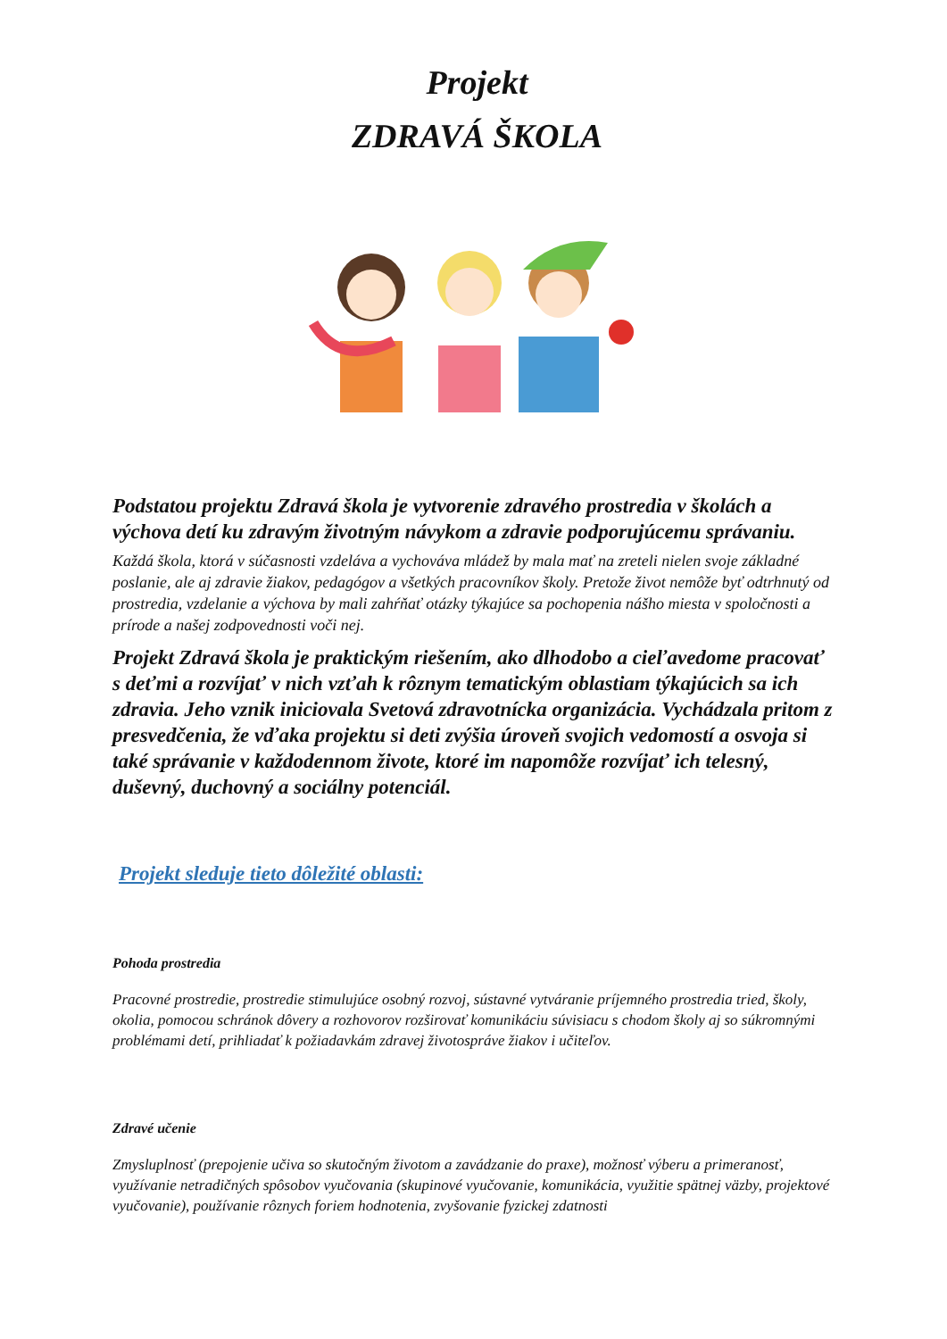Projekt
ZDRAVÁ ŠKOLA
Podstatou projektu Zdravá škola je vytvorenie zdravého prostredia v školách a výchova detí ku zdravým životným návykom a zdravie podporujúcemu správaniu.
Každá škola, ktorá v súčasnosti vzdeláva a vychováva mládež by mala mať na zreteli nielen svoje základné poslanie, ale aj zdravie žiakov, pedagógov a všetkých pracovníkov školy. Pretože život nemôže byť odtrhnutý od prostredia, vzdelanie a výchova by mali zahŕňať otázky týkajúce sa pochopenia nášho miesta v spoločnosti a prírode a našej zodpovednosti voči nej.
Projekt Zdravá škola je praktickým riešením, ako dlhodobo a cieľavedome pracovať s deťmi a rozvíjať v nich vzťah k rôznym tematickým oblastiam týkajúcich sa ich zdravia. Jeho vznik iniciovala Svetová zdravotnícka organizácia. Vychádzala pritom z presvedčenia, že vďaka projektu si deti zvýšia úroveň svojich vedomostí a osvoja si také správanie v každodennom živote, ktoré im napomôže rozvíjať ich telesný, duševný, duchovný a sociálny potenciál.
Projekt sleduje tieto dôležité oblasti:
Pohoda prostredia
Pracovné prostredie, prostredie stimulujúce osobný rozvoj, sústavné vytváranie príjemného prostredia tried, školy, okolia, pomocou schránok dôvery a rozhovorov rozširovať komunikáciu súvisiacu s chodom školy aj so súkromnými problémami detí, prihliadať k požiadavkám zdravej životospráve žiakov i učiteľov.
Zdravé učenie
Zmysluplnosť (prepojenie učiva so skutočným životom a zavádzanie do praxe), možnosť výberu a primeranosť, využívanie netradičných spôsobov vyučovania (skupinové vyučovanie, komunikácia, využitie spätnej väzby, projektové vyučovanie), používanie rôznych foriem hodnotenia, zvyšovanie fyzickej zdatnosti